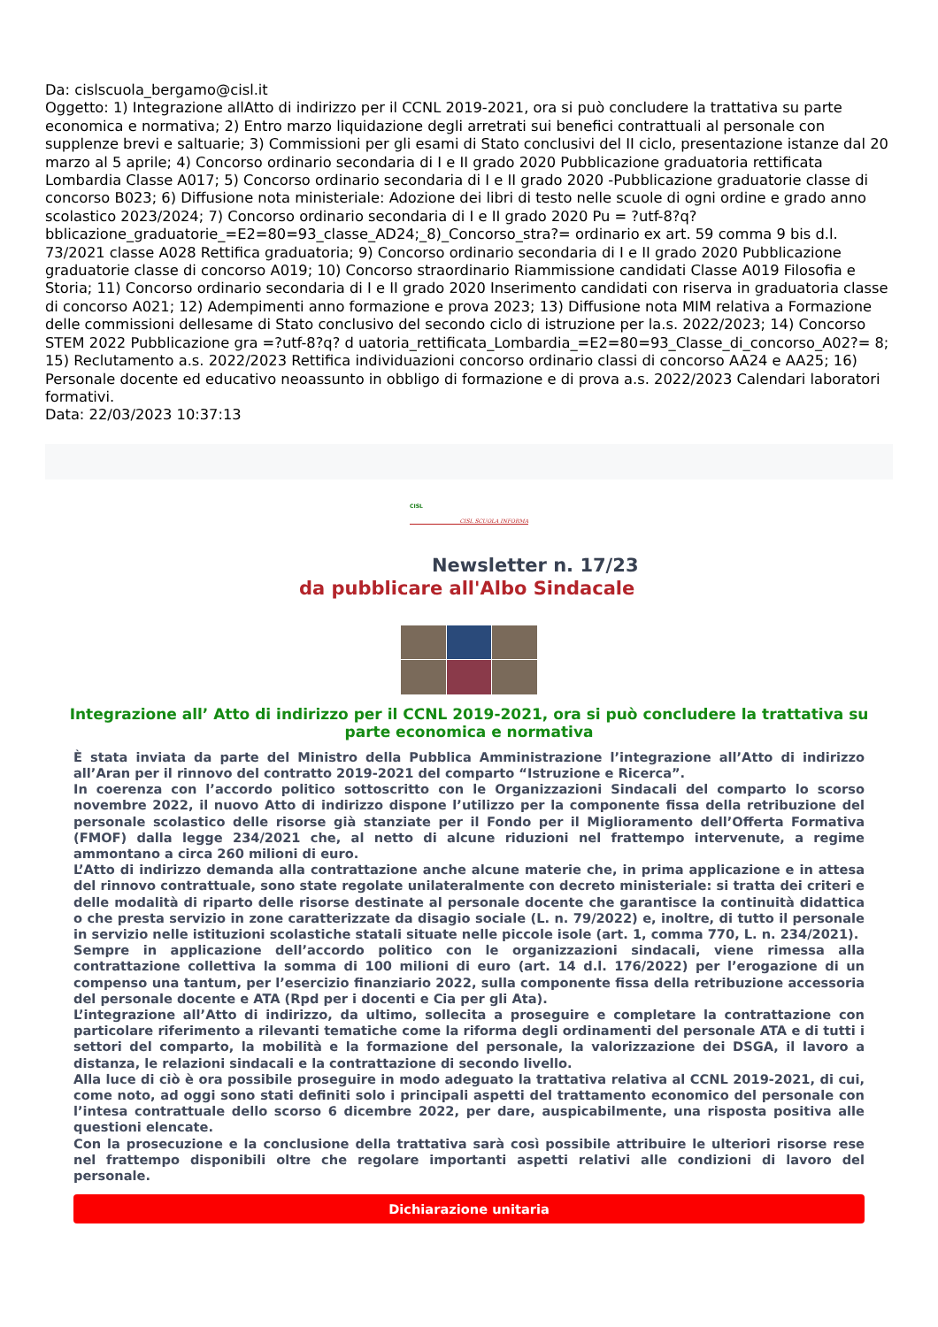Da: cislscuola_bergamo@cisl.it
Oggetto: 1) Integrazione allAtto di indirizzo per il CCNL 2019-2021, ora si può concludere la trattativa su parte economica e normativa; 2) Entro marzo liquidazione degli arretrati sui benefici contrattuali al personale con supplenze brevi e saltuarie; 3) Commissioni per gli esami di Stato conclusivi del II ciclo, presentazione istanze dal 20 marzo al 5 aprile; 4) Concorso ordinario secondaria di I e II grado 2020 Pubblicazione graduatoria rettificata Lombardia Classe A017; 5) Concorso ordinario secondaria di I e II grado 2020 -Pubblicazione graduatorie classe di concorso B023; 6) Diffusione nota ministeriale: Adozione dei libri di testo nelle scuole di ogni ordine e grado anno scolastico 2023/2024; 7) Concorso ordinario secondaria di I e II grado 2020 Pu = ?utf-8?q?bblicazione_graduatorie_=E2=80=93_classe_AD24;_8)_Concorso_stra?= ordinario ex art. 59 comma 9 bis d.l. 73/2021 classe A028 Rettifica graduatoria; 9) Concorso ordinario secondaria di I e II grado 2020 Pubblicazione graduatorie classe di concorso A019; 10) Concorso straordinario Riammissione candidati Classe A019 Filosofia e Storia; 11) Concorso ordinario secondaria di I e II grado 2020 Inserimento candidati con riserva in graduatoria classe di concorso A021; 12) Adempimenti anno formazione e prova 2023; 13) Diffusione nota MIM relativa a Formazione delle commissioni dellesame di Stato conclusivo del secondo ciclo di istruzione per la.s. 2022/2023; 14) Concorso STEM 2022 Pubblicazione gra =?utf-8?q? d uatoria_rettificata_Lombardia_=E2=80=93_Classe_di_concorso_A02?= 8; 15) Reclutamento a.s. 2022/2023 Rettifica individuazioni concorso ordinario classi di concorso AA24 e AA25; 16) Personale docente ed educativo neoassunto in obbligo di formazione e di prova a.s. 2022/2023 Calendari laboratori formativi.
Data: 22/03/2023 10:37:13
CISL
CISL SCUOLA INFORMA
Newsletter n. 17/23
da pubblicare all'Albo Sindacale
Integrazione all’ Atto di indirizzo per il CCNL 2019-2021, ora si può concludere la trattativa su parte economica e normativa
È stata inviata da parte del Ministro della Pubblica Amministrazione l’integrazione all’Atto di indirizzo all’Aran per il rinnovo del contratto 2019-2021 del comparto “Istruzione e Ricerca”.
In coerenza con l’accordo politico sottoscritto con le Organizzazioni Sindacali del comparto lo scorso novembre 2022, il nuovo Atto di indirizzo dispone l’utilizzo per la componente fissa della retribuzione del personale scolastico delle risorse già stanziate per il Fondo per il Miglioramento dell’Offerta Formativa (FMOF) dalla legge 234/2021 che, al netto di alcune riduzioni nel frattempo intervenute, a regime ammontano a circa 260 milioni di euro.
L’Atto di indirizzo demanda alla contrattazione anche alcune materie che, in prima applicazione e in attesa del rinnovo contrattuale, sono state regolate unilateralmente con decreto ministeriale: si tratta dei criteri e delle modalità di riparto delle risorse destinate al personale docente che garantisce la continuità didattica o che presta servizio in zone caratterizzate da disagio sociale (L. n. 79/2022) e, inoltre, di tutto il personale in servizio nelle istituzioni scolastiche statali situate nelle piccole isole (art. 1, comma 770, L. n. 234/2021).
Sempre in applicazione dell’accordo politico con le organizzazioni sindacali, viene rimessa alla contrattazione collettiva la somma di 100 milioni di euro (art. 14 d.l. 176/2022) per l’erogazione di un compenso una tantum, per l’esercizio finanziario 2022, sulla componente fissa della retribuzione accessoria del personale docente e ATA (Rpd per i docenti e Cia per gli Ata).
L’integrazione all’Atto di indirizzo, da ultimo, sollecita a proseguire e completare la contrattazione con particolare riferimento a rilevanti tematiche come la riforma degli ordinamenti del personale ATA e di tutti i settori del comparto, la mobilità e la formazione del personale, la valorizzazione dei DSGA, il lavoro a distanza, le relazioni sindacali e la contrattazione di secondo livello.
Alla luce di ciò è ora possibile proseguire in modo adeguato la trattativa relativa al CCNL 2019-2021, di cui, come noto, ad oggi sono stati definiti solo i principali aspetti del trattamento economico del personale con l’intesa contrattuale dello scorso 6 dicembre 2022, per dare, auspicabilmente, una risposta positiva alle questioni elencate.
Con la prosecuzione e la conclusione della trattativa sarà così possibile attribuire le ulteriori risorse rese nel frattempo disponibili oltre che regolare importanti aspetti relativi alle condizioni di lavoro del personale.
Dichiarazione unitaria